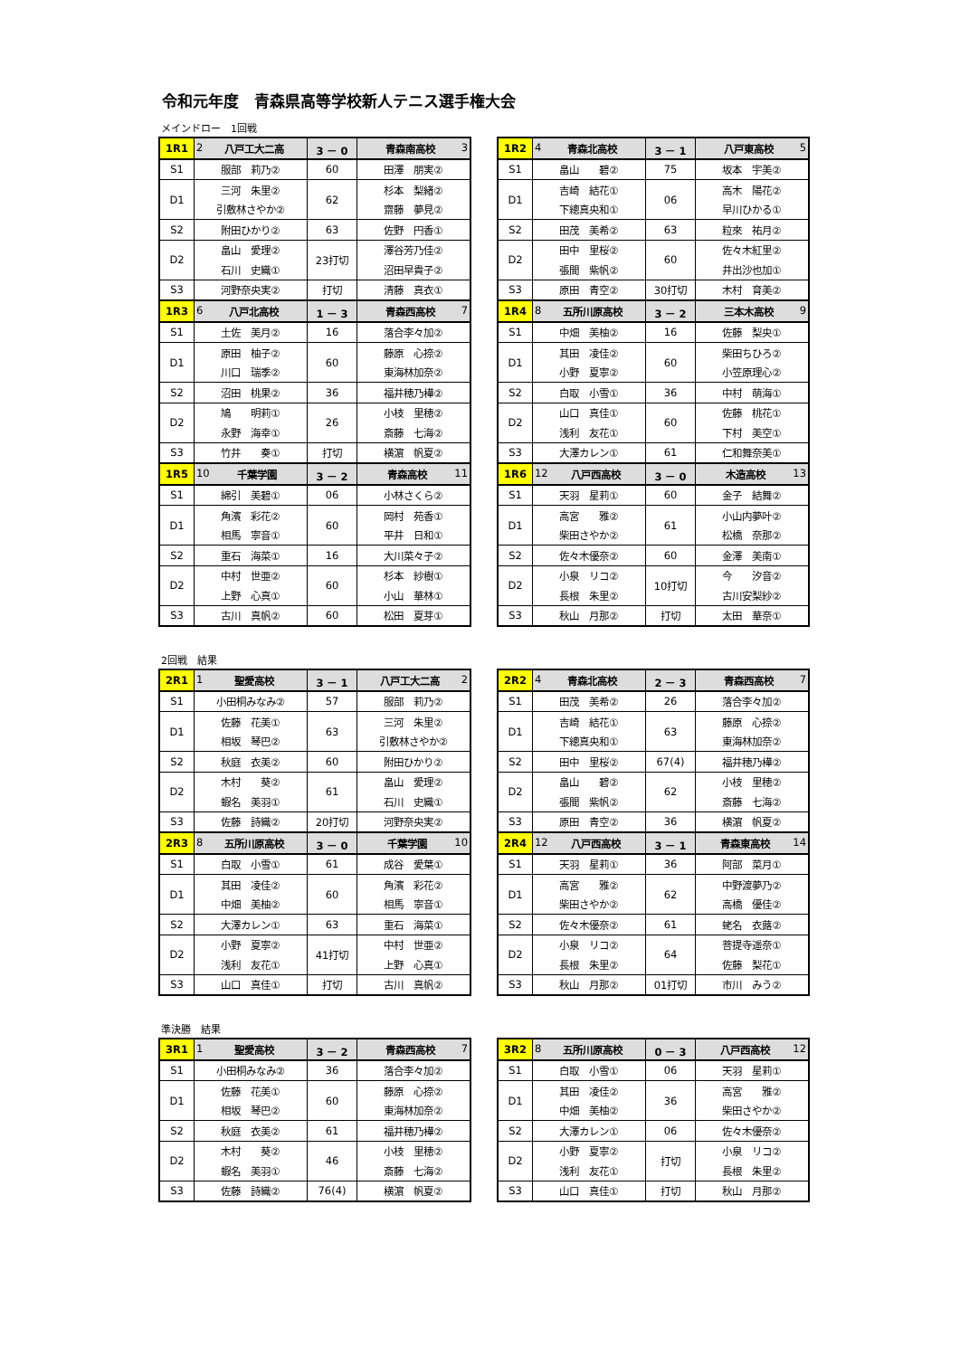令和元年度　青森県高等学校新人テニス選手権大会
メインドロー　1回戦
| 1R1 | 2 八戸工大二高 | 3 － 0 | 青森南高校 3 |
| S1 | 服部 莉乃② | 60 | 田澤 朋実② |
| D1 | 三河 朱里② | 62 | 杉本 梨緒② |
| | 引敷林さやか② | | 齋藤 夢見② |
| S2 | 附田ひかり② | 63 | 佐野 円香① |
| D2 | 畠山 愛理② | 23打切 | 澤谷芳乃佳② |
| | 石川 史織① | | 沼田早貴子② |
| S3 | 河野奈央実② | 打切 | 清藤 真衣① |
| 1R3 | 6 八戸北高校 | 1 － 3 | 青森西高校 7 |
| S1 | 土佐 美月② | 16 | 落合李々加② |
| D1 | 原田 柚子② | 60 | 藤原 心捺② |
| | 川口 瑞季② | | 東海林加奈② |
| S2 | 沼田 桃果② | 36 | 福井穂乃樺② |
| D2 | 鳩 明莉① | 26 | 小枝 里穂② |
| | 永野 海幸① | | 斎藤 七海② |
| S3 | 竹井 奏① | 打切 | 横濵 帆夏② |
| 1R5 | 10 千葉学園 | 3 － 2 | 青森高校 11 |
| S1 | 綿引 美碧① | 06 | 小林さくら② |
| D1 | 角濱 彩花② | 60 | 岡村 苑香① |
| | 相馬 寧音① | | 平井 日和① |
| S2 | 重石 海菜① | 16 | 大川菜々子② |
| D2 | 中村 世亜② | 60 | 杉本 紗樹① |
| | 上野 心真① | | 小山 華林① |
| S3 | 古川 真帆② | 60 | 松田 夏芽① |
| 1R2 | 4 青森北高校 | 3 － 1 | 八戸東高校 5 |
| S1 | 畠山 碧② | 75 | 坂本 宇美② |
| D1 | 吉崎 結花① | 06 | 高木 陽花② |
| | 下總真央和① | | 早川ひかる① |
| S2 | 田茂 美希② | 63 | 粒來 祐月② |
| D2 | 田中 里桜② | 60 | 佐々木紅里② |
| | 張間 紫帆② | | 井出沙也加① |
| S3 | 原田 青空② | 30打切 | 木村 育美② |
| 1R4 | 8 五所川原高校 | 3 － 2 | 三本木高校 9 |
| S1 | 中畑 美柚② | 16 | 佐藤 梨央① |
| D1 | 其田 凌佳② | 60 | 柴田ちひろ② |
| | 小野 夏寧② | | 小笠原理心② |
| S2 | 白取 小雪① | 36 | 中村 萌海① |
| D2 | 山口 真佳① | 60 | 佐藤 桃花① |
| | 浅利 友花① | | 下村 美空① |
| S3 | 大澤カレン① | 61 | 仁和舞奈美① |
| 1R6 | 12 八戸西高校 | 3 － 0 | 木造高校 13 |
| S1 | 天羽 星莉① | 60 | 金子 結舞② |
| D1 | 高宮 雅② | 61 | 小山内夢叶② |
| | 柴田さやか② | | 松橋 奈那② |
| S2 | 佐々木優奈② | 60 | 金澤 美南① |
| D2 | 小泉 リコ② | 10打切 | 今 汐音② |
| | 長根 朱里② | | 古川安梨紗② |
| S3 | 秋山 月那② | 打切 | 太田 華奈① |
2回戦　結果
| 2R1 | 1 聖愛高校 | 3 － 1 | 八戸工大二高 2 |
| S1 | 小田桐みなみ② | 57 | 服部 莉乃② |
| D1 | 佐藤 花美① | 63 | 三河 朱里② |
| | 相坂 琴巴② | | 引敷林さやか② |
| S2 | 秋庭 衣美② | 60 | 附田ひかり② |
| D2 | 木村 葵② | 61 | 畠山 愛理② |
| | 蝦名 美羽① | | 石川 史織① |
| S3 | 佐藤 詩織② | 20打切 | 河野奈央実② |
| 2R3 | 8 五所川原高校 | 3 － 0 | 千葉学園 10 |
| S1 | 白取 小雪① | 61 | 成谷 愛葉① |
| D1 | 其田 凌佳② | 60 | 角濱 彩花② |
| | 中畑 美柚② | | 相馬 寧音① |
| S2 | 大澤カレン① | 63 | 重石 海菜① |
| D2 | 小野 夏寧② | 41打切 | 中村 世亜② |
| | 浅利 友花① | | 上野 心真① |
| S3 | 山口 真佳① | 打切 | 古川 真帆② |
| 2R2 | 4 青森北高校 | 2 － 3 | 青森西高校 7 |
| S1 | 田茂 美希② | 26 | 落合李々加② |
| D1 | 吉崎 結花① | 63 | 藤原 心捺② |
| | 下總真央和① | | 東海林加奈② |
| S2 | 田中 里桜② | 67(4) | 福井穂乃樺② |
| D2 | 畠山 碧② | 62 | 小枝 里穂② |
| | 張間 紫帆② | | 斎藤 七海② |
| S3 | 原田 青空② | 36 | 横濵 帆夏② |
| 2R4 | 12 八戸西高校 | 3 － 1 | 青森東高校 14 |
| S1 | 天羽 星莉① | 36 | 阿部 菜月① |
| D1 | 高宮 雅② | 62 | 中野渡夢乃② |
| | 柴田さやか② | | 高橋 優佳② |
| S2 | 佐々木優奈② | 61 | 蛯名 衣蕗② |
| D2 | 小泉 リコ② | 64 | 菩提寺遥奈① |
| | 長根 朱里② | | 佐藤 梨花① |
| S3 | 秋山 月那② | 01打切 | 市川 みう② |
準決勝　結果
| 3R1 | 1 聖愛高校 | 3 － 2 | 青森西高校 7 |
| S1 | 小田桐みなみ② | 36 | 落合李々加② |
| D1 | 佐藤 花美① | 60 | 藤原 心捺② |
| | 相坂 琴巴② | | 東海林加奈② |
| S2 | 秋庭 衣美② | 61 | 福井穂乃樺② |
| D2 | 木村 葵② | 46 | 小枝 里穂② |
| | 蝦名 美羽① | | 斎藤 七海② |
| S3 | 佐藤 詩織② | 76(4) | 横濵 帆夏② |
| 3R2 | 8 五所川原高校 | 0 － 3 | 八戸西高校 12 |
| S1 | 白取 小雪① | 06 | 天羽 星莉① |
| D1 | 其田 凌佳② | 36 | 高宮 雅② |
| | 中畑 美柚② | | 柴田さやか② |
| S2 | 大澤カレン① | 06 | 佐々木優奈② |
| D2 | 小野 夏寧② | 打切 | 小泉 リコ② |
| | 浅利 友花① | | 長根 朱里② |
| S3 | 山口 真佳① | 打切 | 秋山 月那② |